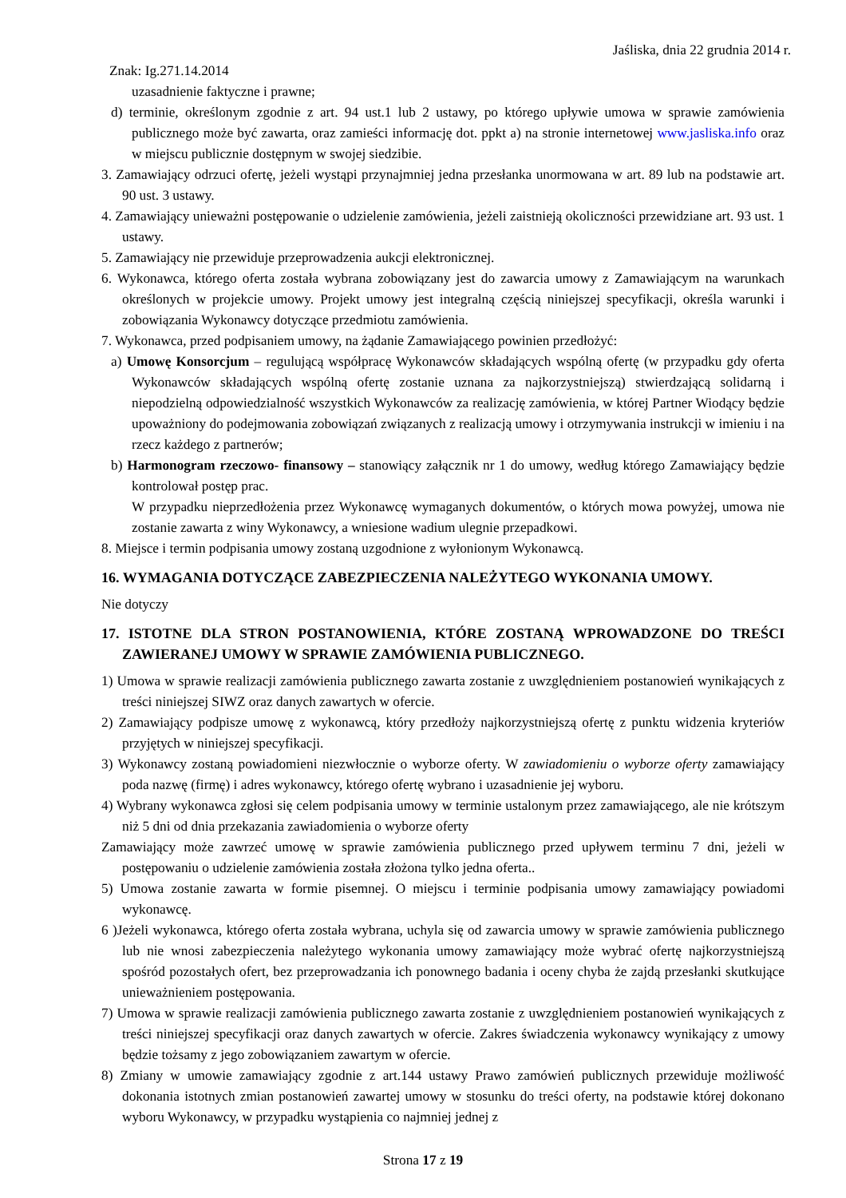Jaśliska, dnia 22 grudnia 2014 r.
Znak: Ig.271.14.2014
uzasadnienie faktyczne i prawne;
d) terminie, określonym zgodnie z art. 94 ust.1 lub 2 ustawy, po którego upływie umowa w sprawie zamówienia publicznego może być zawarta, oraz zamieści informację dot. ppkt a) na stronie internetowej www.jasliska.info oraz w miejscu publicznie dostępnym w swojej siedzibie.
3. Zamawiający odrzuci ofertę, jeżeli wystąpi przynajmniej jedna przesłanka unormowana w art. 89 lub na podstawie art. 90 ust. 3 ustawy.
4. Zamawiający unieważni postępowanie o udzielenie zamówienia, jeżeli zaistnieją okoliczności przewidziane art. 93 ust. 1 ustawy.
5. Zamawiający nie przewiduje przeprowadzenia aukcji elektronicznej.
6. Wykonawca, którego oferta została wybrana zobowiązany jest do zawarcia umowy z Zamawiającym na warunkach określonych w projekcie umowy. Projekt umowy jest integralną częścią niniejszej specyfikacji, określa warunki i zobowiązania Wykonawcy dotyczące przedmiotu zamówienia.
7. Wykonawca, przed podpisaniem umowy, na żądanie Zamawiającego powinien przedłożyć:
a) Umowę Konsorcjum – regulującą współpracę Wykonawców składających wspólną ofertę (w przypadku gdy oferta Wykonawców składających wspólną ofertę zostanie uznana za najkorzystniejszą) stwierdzającą solidarną i niepodzielną odpowiedzialność wszystkich Wykonawców za realizację zamówienia, w której Partner Wiodący będzie upoważniony do podejmowania zobowiązań związanych z realizacją umowy i otrzymywania instrukcji w imieniu i na rzecz każdego z partnerów;
b) Harmonogram rzeczowo- finansowy – stanowiący załącznik nr 1 do umowy, według którego Zamawiający będzie kontrolował postęp prac.
W przypadku nieprzedłożenia przez Wykonawcę wymaganych dokumentów, o których mowa powyżej, umowa nie zostanie zawarta z winy Wykonawcy, a wniesione wadium ulegnie przepadkowi.
8. Miejsce i termin podpisania umowy zostaną uzgodnione z wyłonionym Wykonawcą.
16. WYMAGANIA DOTYCZĄCE ZABEZPIECZENIA NALEŻYTEGO WYKONANIA UMOWY.
Nie dotyczy
17. ISTOTNE DLA STRON POSTANOWIENIA, KTÓRE ZOSTANĄ WPROWADZONE DO TREŚCI ZAWIERANEJ UMOWY W SPRAWIE ZAMÓWIENIA PUBLICZNEGO.
1) Umowa w sprawie realizacji zamówienia publicznego zawarta zostanie z uwzględnieniem postanowień wynikających z treści niniejszej SIWZ oraz danych zawartych w ofercie.
2) Zamawiający podpisze umowę z wykonawcą, który przedłoży najkorzystniejszą ofertę z punktu widzenia kryteriów przyjętych w niniejszej specyfikacji.
3) Wykonawcy zostaną powiadomieni niezwłocznie o wyborze oferty. W zawiadomieniu o wyborze oferty zamawiający poda nazwę (firmę) i adres wykonawcy, którego ofertę wybrano i uzasadnienie jej wyboru.
4) Wybrany wykonawca zgłosi się celem podpisania umowy w terminie ustalonym przez zamawiającego, ale nie krótszym niż 5 dni od dnia przekazania zawiadomienia o wyborze oferty
Zamawiający może zawrzeć umowę w sprawie zamówienia publicznego przed upływem terminu 7 dni, jeżeli w postępowaniu o udzielenie zamówienia została złożona tylko jedna oferta..
5) Umowa zostanie zawarta w formie pisemnej. O miejscu i terminie podpisania umowy zamawiający powiadomi wykonawcę.
6 )Jeżeli wykonawca, którego oferta została wybrana, uchyla się od zawarcia umowy w sprawie zamówienia publicznego lub nie wnosi zabezpieczenia należytego wykonania umowy zamawiający może wybrać ofertę najkorzystniejszą spośród pozostałych ofert, bez przeprowadzania ich ponownego badania i oceny chyba że zajdą przesłanki skutkujące unieważnieniem postępowania.
7) Umowa w sprawie realizacji zamówienia publicznego zawarta zostanie z uwzględnieniem postanowień wynikających z treści niniejszej specyfikacji oraz danych zawartych w ofercie. Zakres świadczenia wykonawcy wynikający z umowy będzie tożsamy z jego zobowiązaniem zawartym w ofercie.
8) Zmiany w umowie zamawiający zgodnie z art.144 ustawy Prawo zamówień publicznych przewiduje możliwość dokonania istotnych zmian postanowień zawartej umowy w stosunku do treści oferty, na podstawie której dokonano wyboru Wykonawcy, w przypadku wystąpienia co najmniej jednej z
Strona 17 z 19